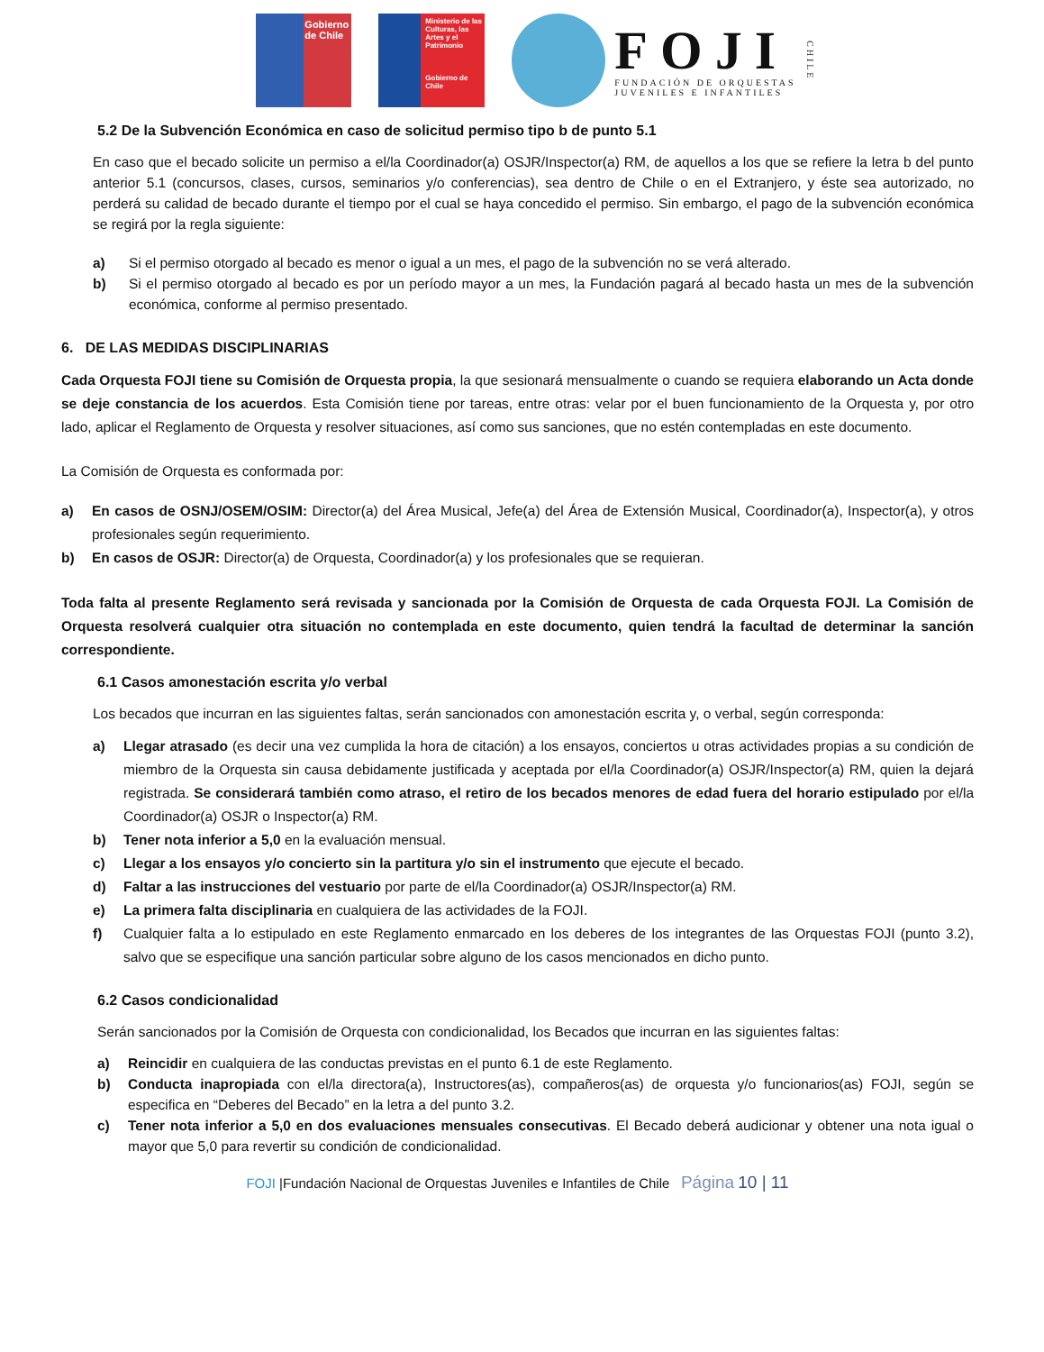Gobierno de Chile
Ministerio de las Culturas, las Artes y el Patrimonio
Gobierno de Chile
FOJI
FUNDACIÓN DE ORQUESTAS
JUVENILES E INFANTILES
CHILE
5.2 De la Subvención Económica en caso de solicitud permiso tipo b de punto 5.1
En caso que el becado solicite un permiso a el/la Coordinador(a) OSJR/Inspector(a) RM, de aquellos a los que se refiere la letra b del punto anterior 5.1 (concursos, clases, cursos, seminarios y/o conferencias), sea dentro de Chile o en el Extranjero, y éste sea autorizado, no perderá su calidad de becado durante el tiempo por el cual se haya concedido el permiso. Sin embargo, el pago de la subvención económica se regirá por la regla siguiente:
a) Si el permiso otorgado al becado es menor o igual a un mes, el pago de la subvención no se verá alterado.
b) Si el permiso otorgado al becado es por un período mayor a un mes, la Fundación pagará al becado hasta un mes de la subvención económica, conforme al permiso presentado.
6. DE LAS MEDIDAS DISCIPLINARIAS
Cada Orquesta FOJI tiene su Comisión de Orquesta propia, la que sesionará mensualmente o cuando se requiera elaborando un Acta donde se deje constancia de los acuerdos. Esta Comisión tiene por tareas, entre otras: velar por el buen funcionamiento de la Orquesta y, por otro lado, aplicar el Reglamento de Orquesta y resolver situaciones, así como sus sanciones, que no estén contempladas en este documento.
La Comisión de Orquesta es conformada por:
a) En casos de OSNJ/OSEM/OSIM: Director(a) del Área Musical, Jefe(a) del Área de Extensión Musical, Coordinador(a), Inspector(a), y otros profesionales según requerimiento.
b) En casos de OSJR: Director(a) de Orquesta, Coordinador(a) y los profesionales que se requieran.
Toda falta al presente Reglamento será revisada y sancionada por la Comisión de Orquesta de cada Orquesta FOJI. La Comisión de Orquesta resolverá cualquier otra situación no contemplada en este documento, quien tendrá la facultad de determinar la sanción correspondiente.
6.1 Casos amonestación escrita y/o verbal
Los becados que incurran en las siguientes faltas, serán sancionados con amonestación escrita y, o verbal, según corresponda:
a) Llegar atrasado (es decir una vez cumplida la hora de citación) a los ensayos, conciertos u otras actividades propias a su condición de miembro de la Orquesta sin causa debidamente justificada y aceptada por el/la Coordinador(a) OSJR/Inspector(a) RM, quien la dejará registrada. Se considerará también como atraso, el retiro de los becados menores de edad fuera del horario estipulado por el/la Coordinador(a) OSJR o Inspector(a) RM.
b) Tener nota inferior a 5,0 en la evaluación mensual.
c) Llegar a los ensayos y/o concierto sin la partitura y/o sin el instrumento que ejecute el becado.
d) Faltar a las instrucciones del vestuario por parte de el/la Coordinador(a) OSJR/Inspector(a) RM.
e) La primera falta disciplinaria en cualquiera de las actividades de la FOJI.
f) Cualquier falta a lo estipulado en este Reglamento enmarcado en los deberes de los integrantes de las Orquestas FOJI (punto 3.2), salvo que se especifique una sanción particular sobre alguno de los casos mencionados en dicho punto.
6.2 Casos condicionalidad
Serán sancionados por la Comisión de Orquesta con condicionalidad, los Becados que incurran en las siguientes faltas:
a) Reincidir en cualquiera de las conductas previstas en el punto 6.1 de este Reglamento.
b) Conducta inapropiada con el/la directora(a), Instructores(as), compañeros(as) de orquesta y/o funcionarios(as) FOJI, según se especifica en “Deberes del Becado” en la letra a del punto 3.2.
c) Tener nota inferior a 5,0 en dos evaluaciones mensuales consecutivas. El Becado deberá audicionar y obtener una nota igual o mayor que 5,0 para revertir su condición de condicionalidad.
FOJI |Fundación Nacional de Orquestas Juveniles e Infantiles de Chile Página 10 | 11